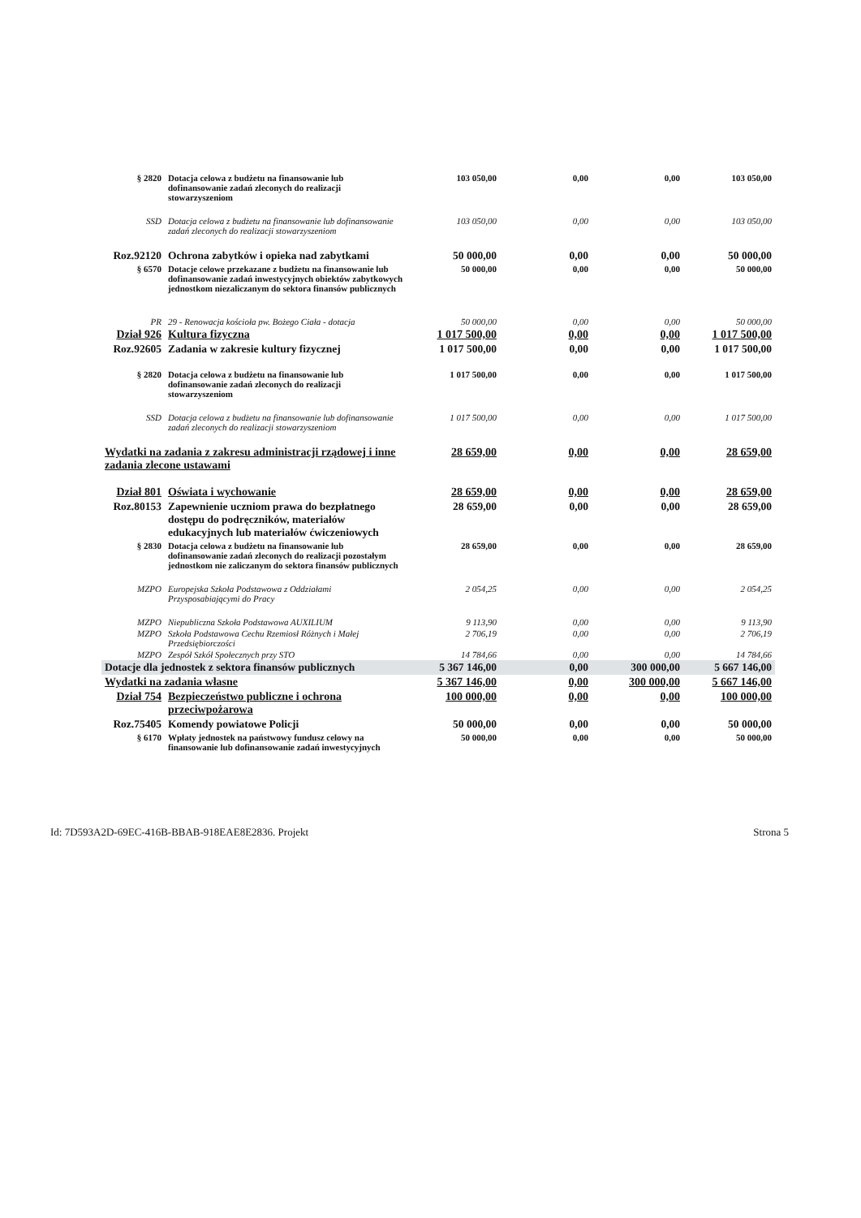| § 2820 | Dotacja celowa z budżetu na finansowanie lub dofinansowanie zadań zleconych do realizacji stowarzyszeniom | 103 050,00 | 0,00 | 0,00 | 103 050,00 |
| SSD | Dotacja celowa z budżetu na finansowanie lub dofinansowanie zadań zleconych do realizacji stowarzyszeniom | 103 050,00 | 0,00 | 0,00 | 103 050,00 |
| Roz.92120 | Ochrona zabytków i opieka nad zabytkami | 50 000,00 | 0,00 | 0,00 | 50 000,00 |
| § 6570 | Dotacje celowe przekazane z budżetu na finansowanie lub dofinansowanie zadań inwestycyjnych obiektów zabytkowych jednostkom niezaliczanym do sektora finansów publicznych | 50 000,00 | 0,00 | 0,00 | 50 000,00 |
| PR | 29 - Renowacja kościoła pw. Bożego Ciała - dotacja | 50 000,00 | 0,00 | 0,00 | 50 000,00 |
| Dział 926 | Kultura fizyczna | 1 017 500,00 | 0,00 | 0,00 | 1 017 500,00 |
| Roz.92605 | Zadania w zakresie kultury fizycznej | 1 017 500,00 | 0,00 | 0,00 | 1 017 500,00 |
| § 2820 | Dotacja celowa z budżetu na finansowanie lub dofinansowanie zadań zleconych do realizacji stowarzyszeniom | 1 017 500,00 | 0,00 | 0,00 | 1 017 500,00 |
| SSD | Dotacja celowa z budżetu na finansowanie lub dofinansowanie zadań zleconych do realizacji stowarzyszeniom | 1 017 500,00 | 0,00 | 0,00 | 1 017 500,00 |
| Wydatki na zadania z zakresu administracji rządowej i inne zadania zlecone ustawami | | 28 659,00 | 0,00 | 0,00 | 28 659,00 |
| Dział 801 | Oświata i wychowanie | 28 659,00 | 0,00 | 0,00 | 28 659,00 |
| Roz.80153 | Zapewnienie uczniom prawa do bezpłatnego dostępu do podręczników, materiałów edukacyjnych lub materiałów ćwiczeniowych | 28 659,00 | 0,00 | 0,00 | 28 659,00 |
| § 2830 | Dotacja celowa z budżetu na finansowanie lub dofinansowanie zadań zleconych do realizacji pozostałym jednostkom nie zaliczanym do sektora finansów publicznych | 28 659,00 | 0,00 | 0,00 | 28 659,00 |
| MZPO | Europejska Szkoła Podstawowa z Oddziałami Przysposabiającymi do Pracy | 2 054,25 | 0,00 | 0,00 | 2 054,25 |
| MZPO | Niepubliczna Szkoła Podstawowa AUXILIUM | 9 113,90 | 0,00 | 0,00 | 9 113,90 |
| MZPO | Szkoła Podstawowa Cechu Rzemiosł Różnych i Małej Przedsiębiorczości | 2 706,19 | 0,00 | 0,00 | 2 706,19 |
| MZPO | Zespół Szkół Społecznych przy STO | 14 784,66 | 0,00 | 0,00 | 14 784,66 |
| Dotacje dla jednostek z sektora finansów publicznych | | 5 367 146,00 | 0,00 | 300 000,00 | 5 667 146,00 |
| Wydatki na zadania własne | | 5 367 146,00 | 0,00 | 300 000,00 | 5 667 146,00 |
| Dział 754 | Bezpieczeństwo publiczne i ochrona przeciwpożarowa | 100 000,00 | 0,00 | 0,00 | 100 000,00 |
| Roz.75405 | Komendy powiatowe Policji | 50 000,00 | 0,00 | 0,00 | 50 000,00 |
| § 6170 | Wpłaty jednostek na państwowy fundusz celowy na finansowanie lub dofinansowanie zadań inwestycyjnych | 50 000,00 | 0,00 | 0,00 | 50 000,00 |
Id: 7D593A2D-69EC-416B-BBAB-918EAE8E2836. Projekt Strona 5